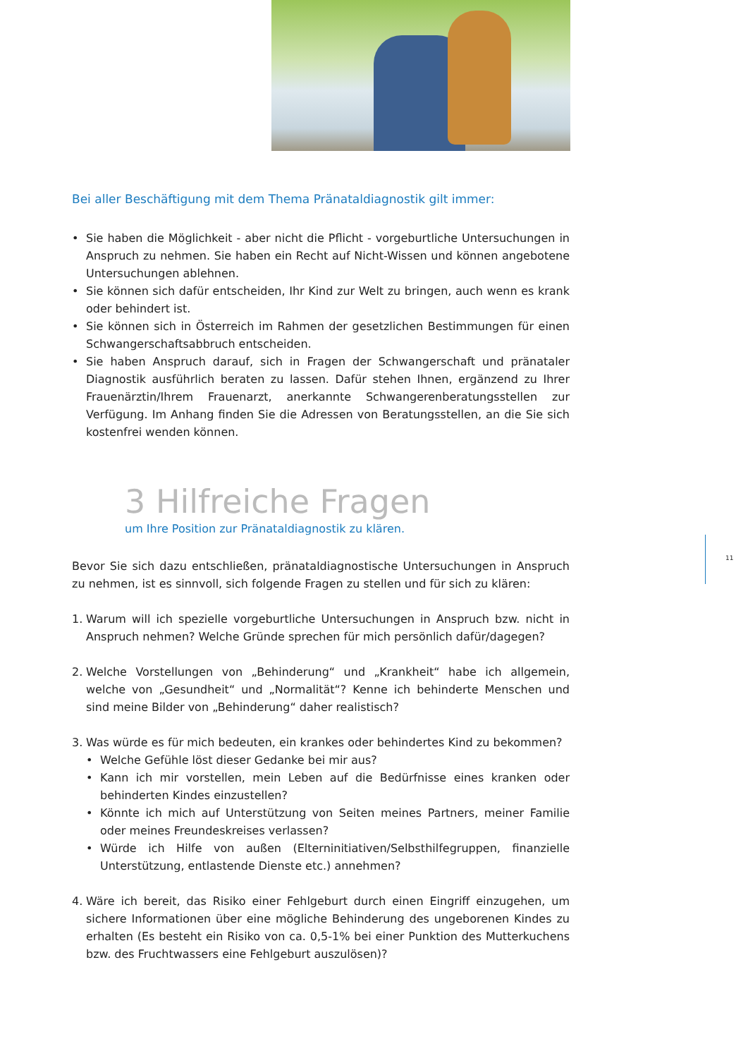Bei aller Beschäftigung mit dem Thema Pränataldiagnostik gilt immer:
• Sie haben die Möglichkeit - aber nicht die Pflicht - vorgeburtliche Untersuchungen in Anspruch zu nehmen. Sie haben ein Recht auf Nicht-Wissen und können angebotene Untersuchungen ablehnen.
• Sie können sich dafür entscheiden, Ihr Kind zur Welt zu bringen, auch wenn es krank oder behindert ist.
• Sie können sich in Österreich im Rahmen der gesetzlichen Bestimmungen für einen Schwangerschaftsabbruch entscheiden.
• Sie haben Anspruch darauf, sich in Fragen der Schwangerschaft und pränataler Diagnostik ausführlich beraten zu lassen. Dafür stehen Ihnen, ergänzend zu Ihrer Frauenärztin/Ihrem Frauenarzt, anerkannte Schwangerenberatungsstellen zur Verfügung. Im Anhang finden Sie die Adressen von Beratungsstellen, an die Sie sich kostenfrei wenden können.
3 Hilfreiche Fragen
um Ihre Position zur Pränataldiagnostik zu klären.
Bevor Sie sich dazu entschließen, pränataldiagnostische Untersuchungen in Anspruch zu nehmen, ist es sinnvoll, sich folgende Fragen zu stellen und für sich zu klären:
1. Warum will ich spezielle vorgeburtliche Untersuchungen in Anspruch bzw. nicht in Anspruch nehmen? Welche Gründe sprechen für mich persönlich dafür/dagegen?
2. Welche Vorstellungen von „Behinderung“ und „Krankheit“ habe ich allgemein, welche von „Gesundheit“ und „Normalität“? Kenne ich behinderte Menschen und sind meine Bilder von „Behinderung“ daher realistisch?
3. Was würde es für mich bedeuten, ein krankes oder behindertes Kind zu bekommen?
• Welche Gefühle löst dieser Gedanke bei mir aus?
• Kann ich mir vorstellen, mein Leben auf die Bedürfnisse eines kranken oder behinderten Kindes einzustellen?
• Könnte ich mich auf Unterstützung von Seiten meines Partners, meiner Familie oder meines Freundeskreises verlassen?
• Würde ich Hilfe von außen (Elterninitiativen/Selbsthilfegruppen, finanzielle Unterstützung, entlastende Dienste etc.) annehmen?
4. Wäre ich bereit, das Risiko einer Fehlgeburt durch einen Eingriff einzugehen, um sichere Informationen über eine mögliche Behinderung des ungeborenen Kindes zu erhalten (Es besteht ein Risiko von ca. 0,5-1% bei einer Punktion des Mutterkuchens bzw. des Fruchtwassers eine Fehlgeburt auszulösen)?
11